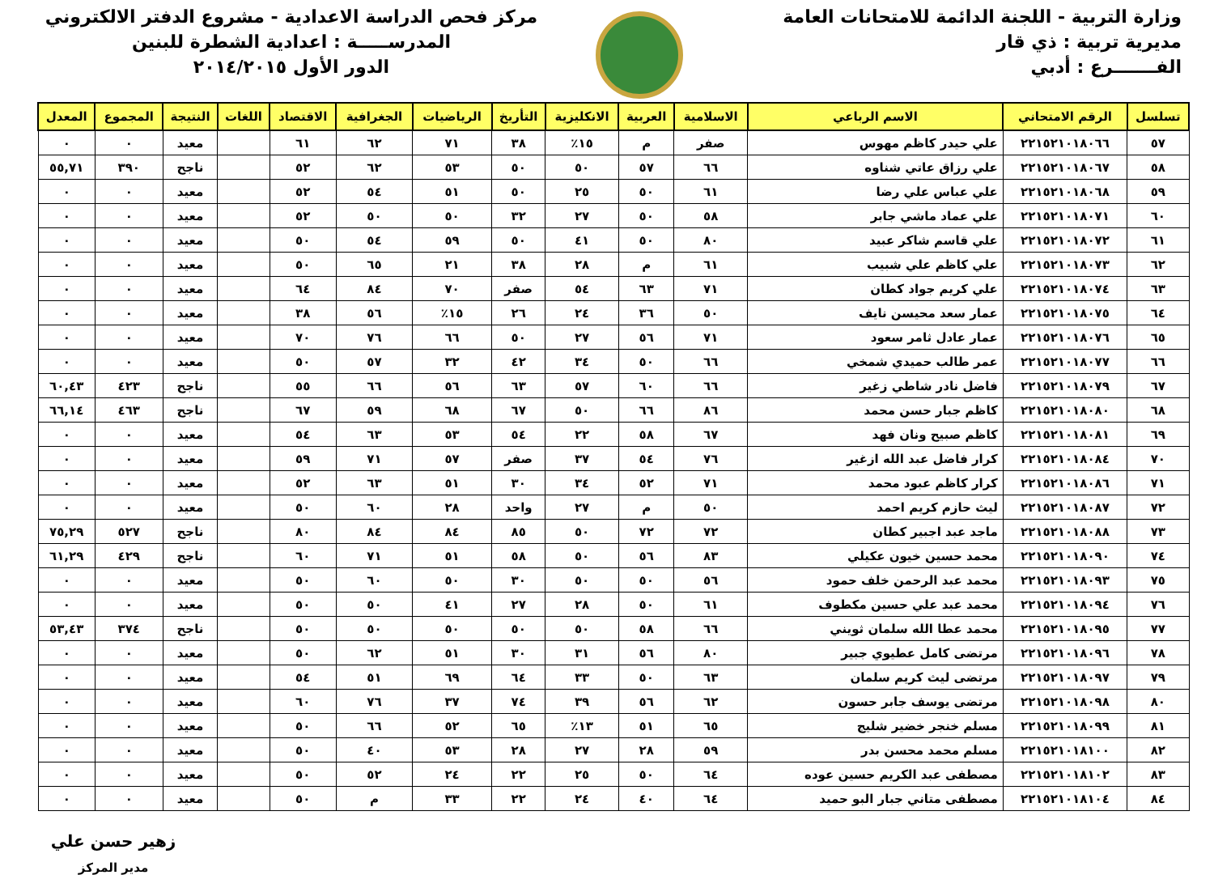وزارة التربية - اللجنة الدائمة للامتحانات العامة
مديرية تربية : ذي قار
الفـــــــرع : أدبي
مركز فحص الدراسة الاعدادية - مشروع الدفتر الالكتروني
المدرســـــة : اعدادية الشطرة للبنين
الدور الأول ٢٠١٤/٢٠١٥
| تسلسل | الرقم الامتحاني | الاسم الرباعي | الاسلامية | العربية | الانكليزية | التأريخ | الرياضيات | الجغرافية | الاقتصاد | اللغات | النتيجة | المجموع | المعدل |
| --- | --- | --- | --- | --- | --- | --- | --- | --- | --- | --- | --- | --- | --- |
| ٥٧ | ٢٢١٥٢١٠١٨٠٦٦ | علي حيدر كاظم مهوس | صفر | م | ١٥٪ | ٣٨ | ٧١ | ٦٢ | ٦١ | | معيد | ٠ | ٠ |
| ٥٨ | ٢٢١٥٢١٠١٨٠٦٧ | علي رزاق عاتي شناوه | ٦٦ | ٥٧ | ٥٠ | ٥٠ | ٥٣ | ٦٢ | ٥٢ | | ناجح | ٣٩٠ | ٥٥,٧١ |
| ٥٩ | ٢٢١٥٢١٠١٨٠٦٨ | علي عباس علي رضا | ٦١ | ٥٠ | ٢٥ | ٥٠ | ٥١ | ٥٤ | ٥٢ | | معيد | ٠ | ٠ |
| ٦٠ | ٢٢١٥٢١٠١٨٠٧١ | علي عماد ماشي جابر | ٥٨ | ٥٠ | ٢٧ | ٣٢ | ٥٠ | ٥٠ | ٥٢ | | معيد | ٠ | ٠ |
| ٦١ | ٢٢١٥٢١٠١٨٠٧٢ | علي قاسم شاكر عبيد | ٨٠ | ٥٠ | ٤١ | ٥٠ | ٥٩ | ٥٤ | ٥٠ | | معيد | ٠ | ٠ |
| ٦٢ | ٢٢١٥٢١٠١٨٠٧٣ | علي كاظم علي شبيب | ٦١ | م | ٢٨ | ٣٨ | ٢١ | ٦٥ | ٥٠ | | معيد | ٠ | ٠ |
| ٦٣ | ٢٢١٥٢١٠١٨٠٧٤ | علي كريم جواد كطان | ٧١ | ٦٣ | ٥٤ | صفر | ٧٠ | ٨٤ | ٦٤ | | معيد | ٠ | ٠ |
| ٦٤ | ٢٢١٥٢١٠١٨٠٧٥ | عمار سعد محيسن نايف | ٥٠ | ٣٦ | ٢٤ | ٢٦ | ١٥٪ | ٥٦ | ٣٨ | | معيد | ٠ | ٠ |
| ٦٥ | ٢٢١٥٢١٠١٨٠٧٦ | عمار عادل ثامر سعود | ٧١ | ٥٦ | ٢٧ | ٥٠ | ٦٦ | ٧٦ | ٧٠ | | معيد | ٠ | ٠ |
| ٦٦ | ٢٢١٥٢١٠١٨٠٧٧ | عمر طالب حميدي شمخي | ٦٦ | ٥٠ | ٣٤ | ٤٢ | ٣٢ | ٥٧ | ٥٠ | | معيد | ٠ | ٠ |
| ٦٧ | ٢٢١٥٢١٠١٨٠٧٩ | فاضل نادر شاطي زغير | ٦٦ | ٦٠ | ٥٧ | ٦٣ | ٥٦ | ٦٦ | ٥٥ | | ناجح | ٤٢٣ | ٦٠,٤٣ |
| ٦٨ | ٢٢١٥٢١٠١٨٠٨٠ | كاظم جبار حسن محمد | ٨٦ | ٦٦ | ٥٠ | ٦٧ | ٦٨ | ٥٩ | ٦٧ | | ناجح | ٤٦٣ | ٦٦,١٤ |
| ٦٩ | ٢٢١٥٢١٠١٨٠٨١ | كاظم صبيح ونان فهد | ٦٧ | ٥٨ | ٢٢ | ٥٤ | ٥٣ | ٦٣ | ٥٤ | | معيد | ٠ | ٠ |
| ٧٠ | ٢٢١٥٢١٠١٨٠٨٤ | كرار فاضل عبد الله ازغير | ٧٦ | ٥٤ | ٣٧ | صفر | ٥٧ | ٧١ | ٥٩ | | معيد | ٠ | ٠ |
| ٧١ | ٢٢١٥٢١٠١٨٠٨٦ | كرار كاظم عبود محمد | ٧١ | ٥٢ | ٣٤ | ٣٠ | ٥١ | ٦٣ | ٥٢ | | معيد | ٠ | ٠ |
| ٧٢ | ٢٢١٥٢١٠١٨٠٨٧ | ليث حازم كريم احمد | ٥٠ | م | ٢٧ | واحد | ٢٨ | ٦٠ | ٥٠ | | معيد | ٠ | ٠ |
| ٧٣ | ٢٢١٥٢١٠١٨٠٨٨ | ماجد عبد اجبير كطان | ٧٢ | ٧٢ | ٥٠ | ٨٥ | ٨٤ | ٨٤ | ٨٠ | | ناجح | ٥٢٧ | ٧٥,٢٩ |
| ٧٤ | ٢٢١٥٢١٠١٨٠٩٠ | محمد حسين خيون عكيلي | ٨٣ | ٥٦ | ٥٠ | ٥٨ | ٥١ | ٧١ | ٦٠ | | ناجح | ٤٢٩ | ٦١,٢٩ |
| ٧٥ | ٢٢١٥٢١٠١٨٠٩٣ | محمد عبد الرحمن خلف حمود | ٥٦ | ٥٠ | ٥٠ | ٣٠ | ٥٠ | ٦٠ | ٥٠ | | معيد | ٠ | ٠ |
| ٧٦ | ٢٢١٥٢١٠١٨٠٩٤ | محمد عبد علي حسين مكطوف | ٦١ | ٥٠ | ٢٨ | ٢٧ | ٤١ | ٥٠ | ٥٠ | | معيد | ٠ | ٠ |
| ٧٧ | ٢٢١٥٢١٠١٨٠٩٥ | محمد عطا الله سلمان ثويني | ٦٦ | ٥٨ | ٥٠ | ٥٠ | ٥٠ | ٥٠ | ٥٠ | | ناجح | ٣٧٤ | ٥٣,٤٣ |
| ٧٨ | ٢٢١٥٢١٠١٨٠٩٦ | مرتضى كامل عطيوي جبير | ٨٠ | ٥٦ | ٣١ | ٣٠ | ٥١ | ٦٢ | ٥٠ | | معيد | ٠ | ٠ |
| ٧٩ | ٢٢١٥٢١٠١٨٠٩٧ | مرتضى ليث كريم سلمان | ٦٣ | ٥٠ | ٣٣ | ٦٤ | ٦٩ | ٥١ | ٥٤ | | معيد | ٠ | ٠ |
| ٨٠ | ٢٢١٥٢١٠١٨٠٩٨ | مرتضى يوسف جابر حسون | ٦٢ | ٥٦ | ٣٩ | ٧٤ | ٣٧ | ٧٦ | ٦٠ | | معيد | ٠ | ٠ |
| ٨١ | ٢٢١٥٢١٠١٨٠٩٩ | مسلم خنجر خضير شليج | ٦٥ | ٥١ | ١٣٪ | ٦٥ | ٥٢ | ٦٦ | ٥٠ | | معيد | ٠ | ٠ |
| ٨٢ | ٢٢١٥٢١٠١٨١٠٠ | مسلم محمد محسن بدر | ٥٩ | ٢٨ | ٢٧ | ٢٨ | ٥٣ | ٤٠ | ٥٠ | | معيد | ٠ | ٠ |
| ٨٣ | ٢٢١٥٢١٠١٨١٠٢ | مصطفى عبد الكريم حسين عوده | ٦٤ | ٥٠ | ٢٥ | ٢٢ | ٢٤ | ٥٢ | ٥٠ | | معيد | ٠ | ٠ |
| ٨٤ | ٢٢١٥٢١٠١٨١٠٤ | مصطفى متاني جبار البو حميد | ٦٤ | ٤٠ | ٢٤ | ٢٢ | ٣٣ | م | ٥٠ | | معيد | ٠ | ٠ |
زهير حسن علي
مدير المركز